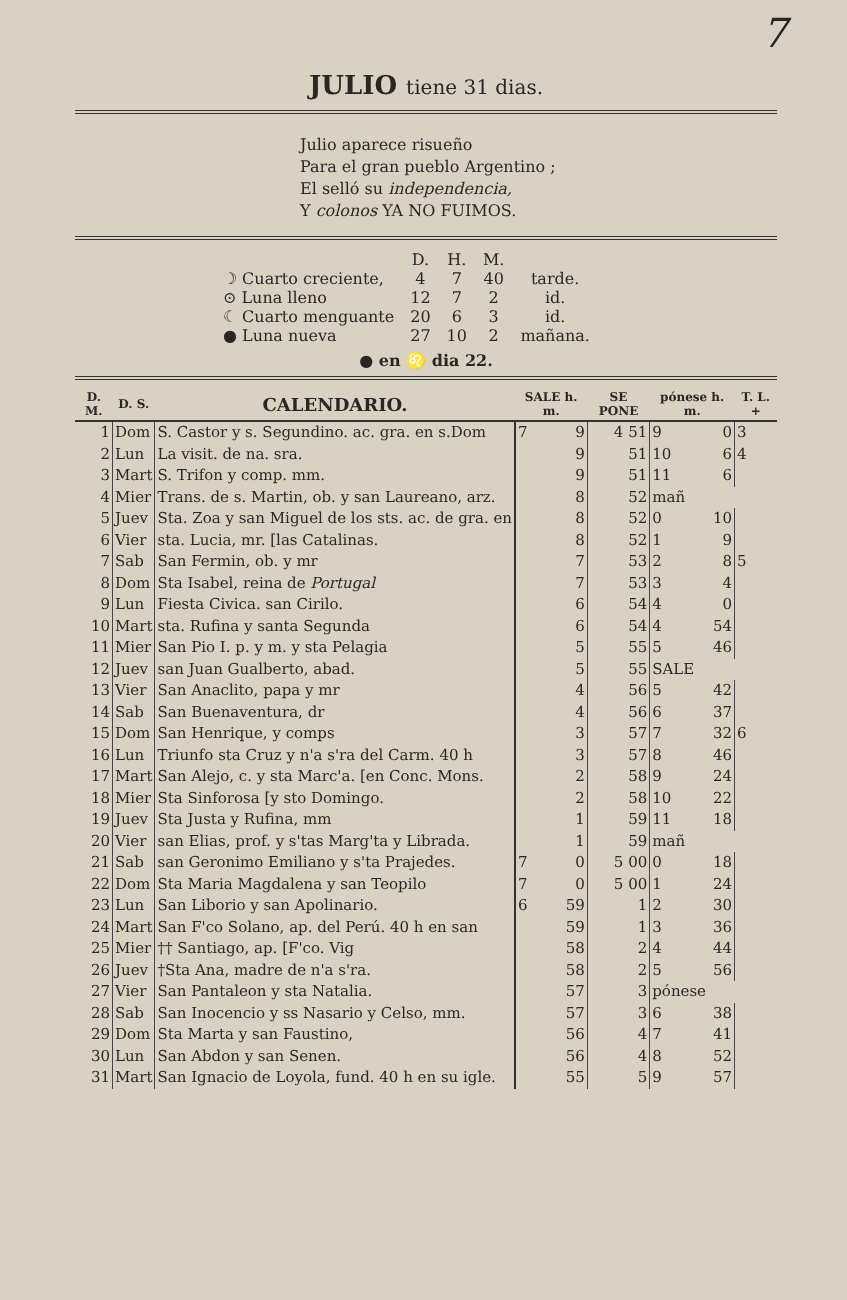7
JULIO tiene 31 dias.
Julio aparece risueño
Para el gran pueblo Argentino ;
El selló su independencia,
Y colonos YA NO FUIMOS.
| | D. | H. | M. | |
| ☽ Cuarto creciente, | 4 | 7 | 40 | tarde. |
| ⊙ Luna lleno | 12 | 7 | 2 | id. |
| ☾ Cuarto menguante | 20 | 6 | 3 | id. |
| ● Luna nueva | 27 | 10 | 2 | mañana. |
● en ♌ dia 22.
| D. M. | D. S. | CALENDARIO. | SALE h. m. | | SE PONE | pónese h. m. | | T. L. + |
| --- | --- | --- | --- | --- | --- | --- | --- | --- |
| 1 | Dom | S. Castor y s. Segundino. ac. gra. en s.Dom | 7 | 9 | 4 51 | 9 | 0 | 3 |
| 2 | Lun | La visit. de na. sra. | | 9 | 51 | 10 | 6 | 4 |
| 3 | Mart | S. Trifon y comp. mm. | | 9 | 51 | 11 | 6 | |
| 4 | Mier | Trans. de s. Martin, ob. y san Laureano, arz. | | 8 | 52 | mañ | | |
| 5 | Juev | Sta. Zoa y san Miguel de los sts. ac. de gra. en | | 8 | 52 | 0 | 10 | |
| 6 | Vier | sta. Lucia, mr. [las Catalinas. | | 8 | 52 | 1 | 9 | |
| 7 | Sab | San Fermin, ob. y mr | | 7 | 53 | 2 | 8 | 5 |
| 8 | Dom | Sta Isabel, reina de Portugal | | 7 | 53 | 3 | 4 | |
| 9 | Lun | Fiesta Civica. san Cirilo. | | 6 | 54 | 4 | 0 | |
| 10 | Mart | sta. Rufina y santa Segunda | | 6 | 54 | 4 | 54 | |
| 11 | Mier | San Pio I. p. y m. y sta Pelagia | | 5 | 55 | 5 | 46 | |
| 12 | Juev | san Juan Gualberto, abad. | | 5 | 55 | SALE | | |
| 13 | Vier | San Anaclito, papa y mr | | 4 | 56 | 5 | 42 | |
| 14 | Sab | San Buenaventura, dr | | 4 | 56 | 6 | 37 | |
| 15 | Dom | San Henrique, y comps | | 3 | 57 | 7 | 32 | 6 |
| 16 | Lun | Triunfo sta Cruz y n'a s'ra del Carm. 40 h | | 3 | 57 | 8 | 46 | |
| 17 | Mart | San Alejo, c. y sta Marc'a. [en Conc. Mons. | | 2 | 58 | 9 | 24 | |
| 18 | Mier | Sta Sinforosa [y sto Domingo. | | 2 | 58 | 10 | 22 | |
| 19 | Juev | Sta Justa y Rufina, mm | | 1 | 59 | 11 | 18 | |
| 20 | Vier | san Elias, prof. y s'tas Marg'ta y Librada. | | 1 | 59 | mañ | | |
| 21 | Sab | san Geronimo Emiliano y s'ta Prajedes. | 7 | 0 | 5 00 | 0 | 18 | |
| 22 | Dom | Sta Maria Magdalena y san Teopilo | 7 | 0 | 5 00 | 1 | 24 | |
| 23 | Lun | San Liborio y san Apolinario. | 6 | 59 | 1 | 2 | 30 | |
| 24 | Mart | San F'co Solano, ap. del Perú. 40 h en san | | 59 | 1 | 3 | 36 | |
| 25 | Mier | †† Santiago, ap. [F'co. Vig | | 58 | 2 | 4 | 44 | |
| 26 | Juev | †Sta Ana, madre de n'a s'ra. | | 58 | 2 | 5 | 56 | |
| 27 | Vier | San Pantaleon y sta Natalia. | | 57 | 3 | pónese | | |
| 28 | Sab | San Inocencio y ss Nasario y Celso, mm. | | 57 | 3 | 6 | 38 | |
| 29 | Dom | Sta Marta y san Faustino, | | 56 | 4 | 7 | 41 | |
| 30 | Lun | San Abdon y san Senen. | | 56 | 4 | 8 | 52 | |
| 31 | Mart | San Ignacio de Loyola, fund. 40 h en su igle. | | 55 | 5 | 9 | 57 | |